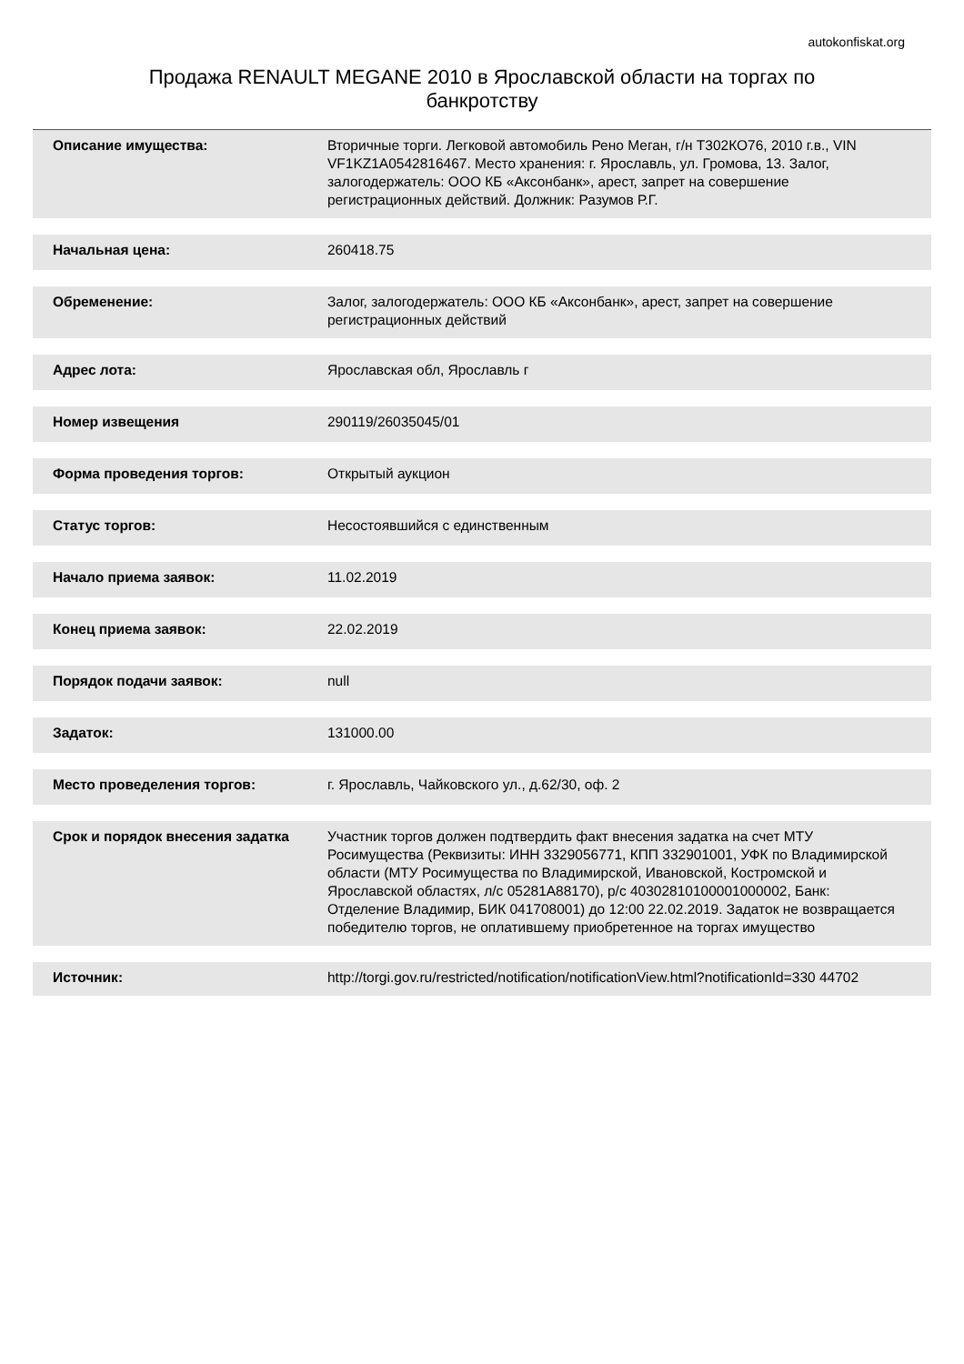autokonfiskat.org
Продажа RENAULT MEGANE 2010 в Ярославской области на торгах по банкротству
| Описание имущества: | Вторичные торги. Легковой автомобиль Рено Меган, г/н Т302КО76, 2010 г.в., VIN VF1KZ1A0542816467. Место хранения: г. Ярославль, ул. Громова, 13. Залог, залогодержатель: ООО КБ «Аксонбанк», арест, запрет на совершение регистрационных действий. Должник: Разумов Р.Г. |
| Начальная цена: | 260418.75 |
| Обременение: | Залог, залогодержатель: ООО КБ «Аксонбанк», арест, запрет на совершение регистрационных действий |
| Адрес лота: | Ярославская обл, Ярославль г |
| Номер извещения | 290119/26035045/01 |
| Форма проведения торгов: | Открытый аукцион |
| Статус торгов: | Несостоявшийся с единственным |
| Начало приема заявок: | 11.02.2019 |
| Конец приема заявок: | 22.02.2019 |
| Порядок подачи заявок: | null |
| Задаток: | 131000.00 |
| Место проведеления торгов: | г. Ярославль, Чайковского ул., д.62/30, оф. 2 |
| Срок и порядок внесения задатка | Участник торгов должен подтвердить факт внесения задатка на счет МТУ Росимущества (Реквизиты: ИНН 3329056771, КПП 332901001, УФК по Владимирской области (МТУ Росимущества по Владимирской, Ивановской, Костромской и Ярославской областях, л/с 05281A88170), р/с 40302810100001000002, Банк: Отделение Владимир, БИК 041708001) до 12:00 22.02.2019. Задаток не возвращается победителю торгов, не оплатившему приобретенное на торгах имущество |
| Источник: | http://torgi.gov.ru/restricted/notification/notificationView.html?notificationId=330 44702 |